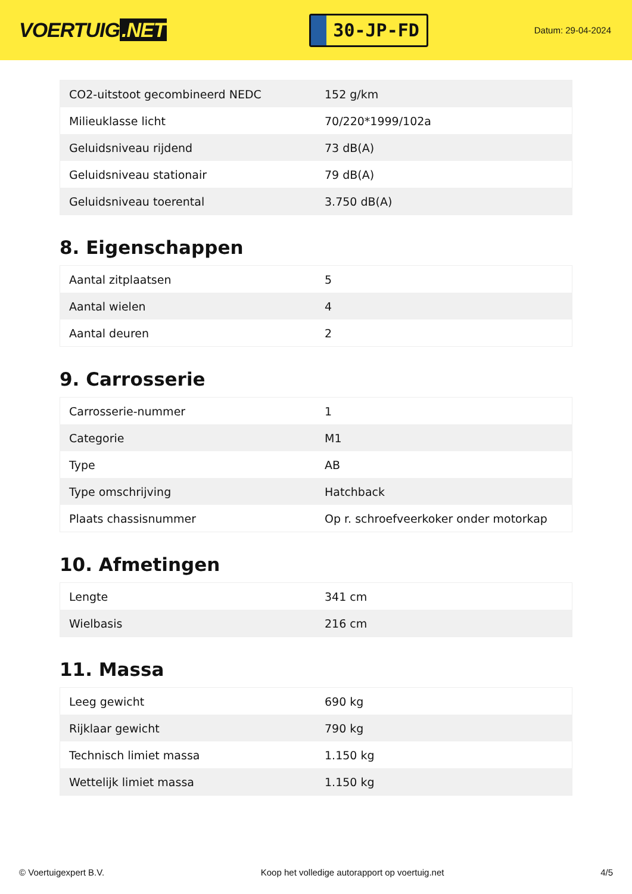VOERTUIG.NET
30-JP-FD
Datum: 29-04-2024
| CO2-uitstoot gecombineerd NEDC | 152 g/km |
| Milieuklasse licht | 70/220*1999/102a |
| Geluidsniveau rijdend | 73 dB(A) |
| Geluidsniveau stationair | 79 dB(A) |
| Geluidsniveau toerental | 3.750 dB(A) |
8. Eigenschappen
| Aantal zitplaatsen | 5 |
| Aantal wielen | 4 |
| Aantal deuren | 2 |
9. Carrosserie
| Carrosserie-nummer | 1 |
| Categorie | M1 |
| Type | AB |
| Type omschrijving | Hatchback |
| Plaats chassisnummer | Op r. schroefveerkoker onder motorkap |
10. Afmetingen
| Lengte | 341 cm |
| Wielbasis | 216 cm |
11. Massa
| Leeg gewicht | 690 kg |
| Rijklaar gewicht | 790 kg |
| Technisch limiet massa | 1.150 kg |
| Wettelijk limiet massa | 1.150 kg |
© Voertuigexpert B.V. Koop het volledige autorapport op voertuig.net 4/5